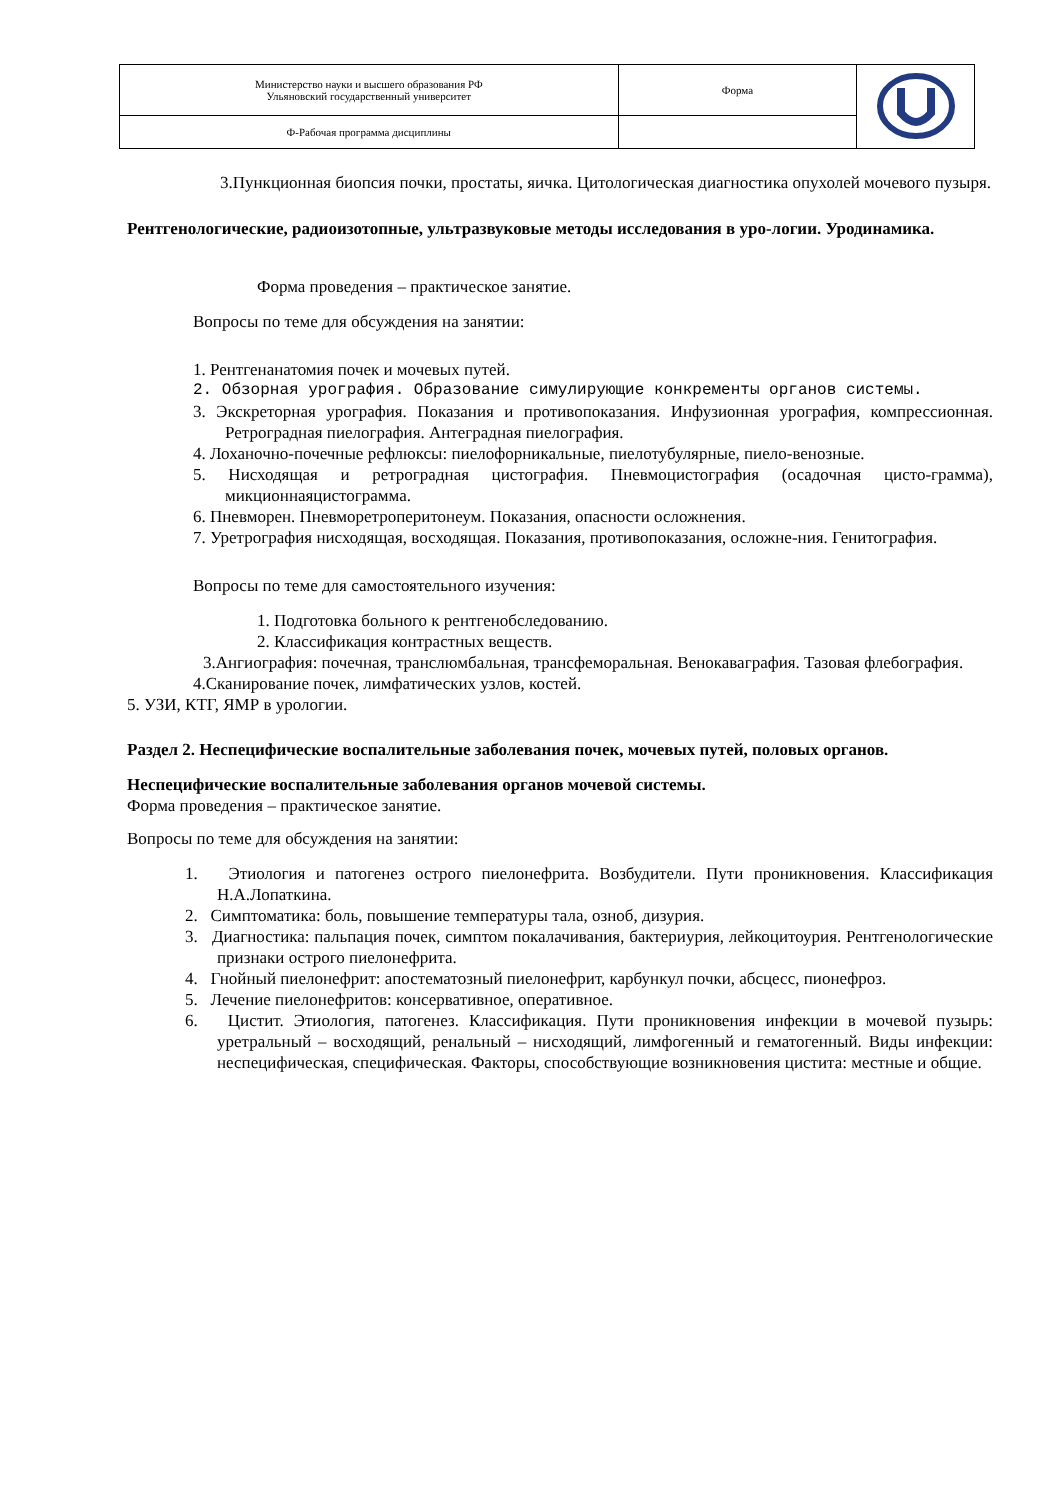| Министерство науки и высшего образования РФ Ульяновский государственный университет | Форма | |
| Ф-Рабочая программа дисциплины | | |
3.Пункционная биопсия почки, простаты, яичка. Цитологическая диагностика опухолей мочевого пузыря.
Рентгенологические, радиоизотопные, ультразвуковые методы исследования в уро-логии. Уродинамика.
Форма проведения – практическое занятие.
Вопросы по теме для обсуждения на занятии:
1. Рентгенанатомия почек и мочевых путей.
2. Обзорная урография. Образование симулирующие конкременты органов системы.
3. Экскреторная урография. Показания и противопоказания. Инфузионная урография, компрессионная. Ретроградная пиелография. Антеградная пиелография.
4. Лоханочно-почечные рефлюксы: пиелофорникальные, пиелотубулярные, пиело-венозные.
5. Нисходящая и ретроградная цистография. Пневмоцистография (осадочная цисто-грамма), микционнаяцистограмма.
6. Пневморен. Пневморетроперитонеум. Показания, опасности осложнения.
7. Уретрография нисходящая, восходящая. Показания, противопоказания, осложне-ния. Генитография.
Вопросы по теме для самостоятельного изучения:
1. Подготовка больного к рентгенобследованию.
2. Классификация контрастных веществ.
3.Ангиография: почечная, транслюмбальная, трансфеморальная. Венокаваграфия. Тазовая флебография.
4.Сканирование почек, лимфатических узлов, костей.
5. УЗИ, КТГ, ЯМР в урологии.
Раздел 2. Неспецифические воспалительные заболевания почек, мочевых путей, половых органов.
Неспецифические воспалительные заболевания органов мочевой системы.
Форма проведения – практическое занятие.
Вопросы по теме для обсуждения на занятии:
1. Этиология и патогенез острого пиелонефрита. Возбудители. Пути проникновения. Классификация Н.А.Лопаткина.
2. Симптоматика: боль, повышение температуры тала, озноб, дизурия.
3. Диагностика: пальпация почек, симптом покалачивания, бактериурия, лейкоцитоурия. Рентгенологические признаки острого пиелонефрита.
4. Гнойный пиелонефрит: апостематозный пиелонефрит, карбункул почки, абсцесс, пионефроз.
5. Лечение пиелонефритов: консервативное, оперативное.
6. Цистит. Этиология, патогенез. Классификация. Пути проникновения инфекции в мочевой пузырь: уретральный – восходящий, ренальный – нисходящий, лимфогенный и гематогенный. Виды инфекции: неспецифическая, специфическая. Факторы, способствующие возникновения цистита: местные и общие.